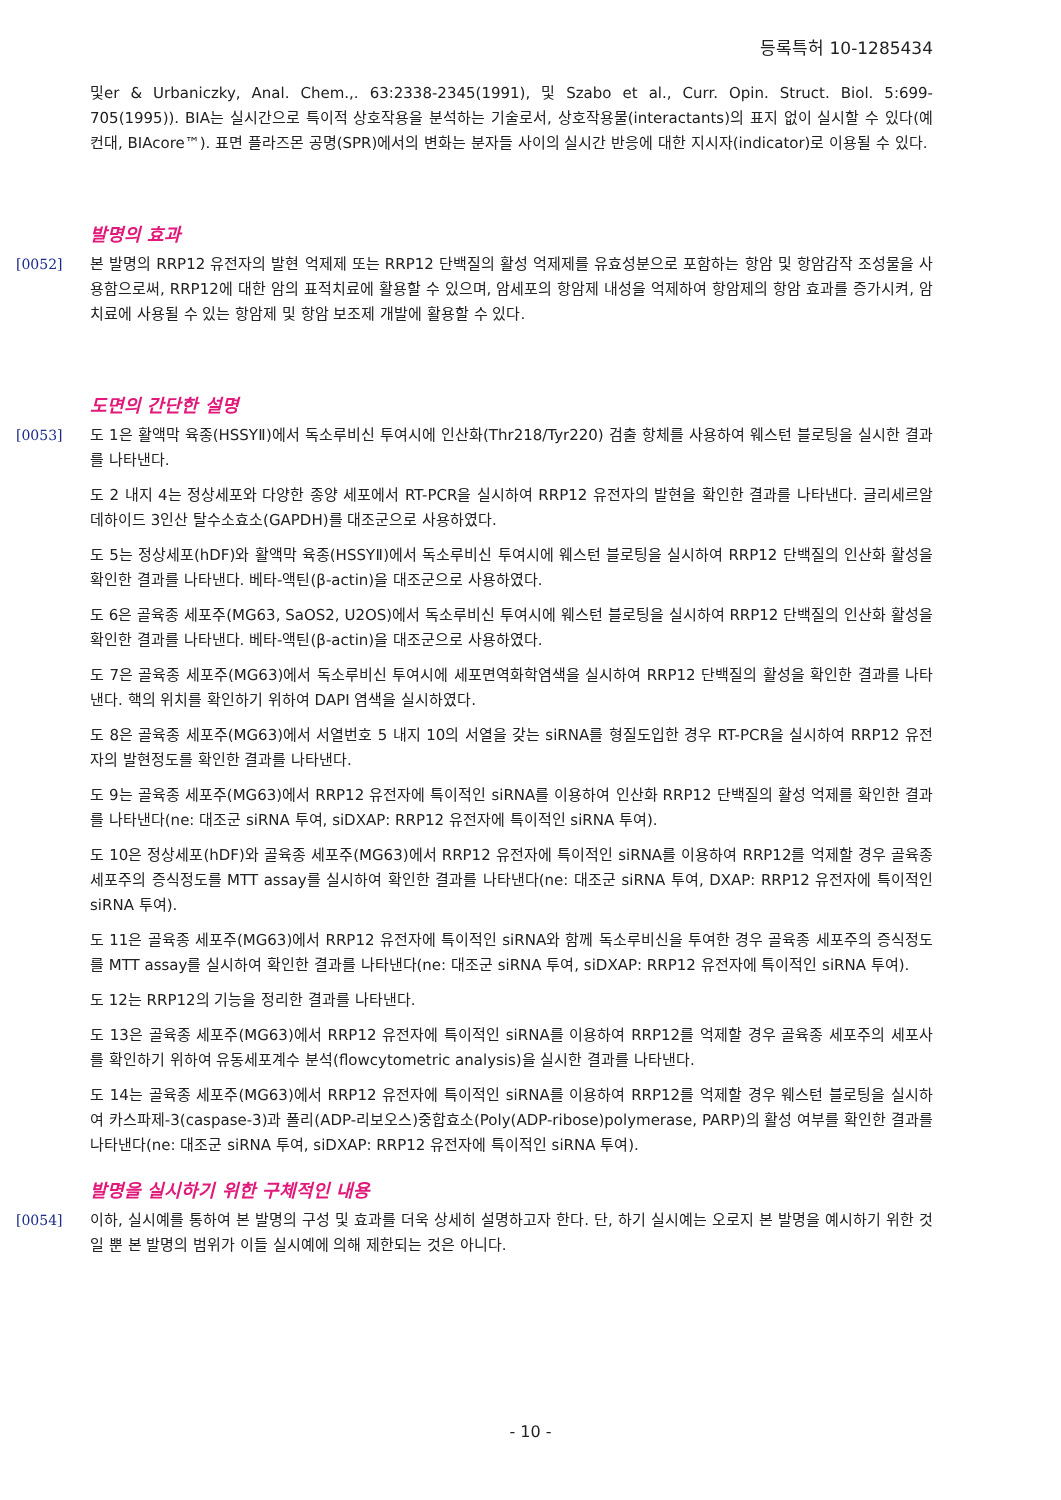등록특허 10-1285434
및er & Urbaniczky, Anal. Chem.,. 63:2338-2345(1991), 및 Szabo et al., Curr. Opin. Struct. Biol. 5:699-705(1995)). BIA는 실시간으로 특이적 상호작용을 분석하는 기술로서, 상호작용물(interactants)의 표지 없이 실시할 수 있다(예컨대, BIAcore™). 표면 플라즈몬 공명(SPR)에서의 변화는 분자들 사이의 실시간 반응에 대한 지시자(indicator)로 이용될 수 있다.
발명의 효과
[0052] 본 발명의 RRP12 유전자의 발현 억제제 또는 RRP12 단백질의 활성 억제제를 유효성분으로 포함하는 항암 및 항암감작 조성물을 사용함으로써, RRP12에 대한 암의 표적치료에 활용할 수 있으며, 암세포의 항암제 내성을 억제하여 항암제의 항암 효과를 증가시켜, 암 치료에 사용될 수 있는 항암제 및 항암 보조제 개발에 활용할 수 있다.
도면의 간단한 설명
[0053] 도 1은 활액막 육종(HSSYⅡ)에서 독소루비신 투여시에 인산화(Thr218/Tyr220) 검출 항체를 사용하여 웨스턴 블로팅을 실시한 결과를 나타낸다.
도 2 내지 4는 정상세포와 다양한 종양 세포에서 RT-PCR을 실시하여 RRP12 유전자의 발현을 확인한 결과를 나타낸다. 글리세르알데하이드 3인산 탈수소효소(GAPDH)를 대조군으로 사용하였다.
도 5는 정상세포(hDF)와 활액막 육종(HSSYⅡ)에서 독소루비신 투여시에 웨스턴 블로팅을 실시하여 RRP12 단백질의 인산화 활성을 확인한 결과를 나타낸다. 베타-액틴(β-actin)을 대조군으로 사용하였다.
도 6은 골육종 세포주(MG63, SaOS2, U2OS)에서 독소루비신 투여시에 웨스턴 블로팅을 실시하여 RRP12 단백질의 인산화 활성을 확인한 결과를 나타낸다. 베타-액틴(β-actin)을 대조군으로 사용하였다.
도 7은 골육종 세포주(MG63)에서 독소루비신 투여시에 세포면역화학염색을 실시하여 RRP12 단백질의 활성을 확인한 결과를 나타낸다. 핵의 위치를 확인하기 위하여 DAPI 염색을 실시하였다.
도 8은 골육종 세포주(MG63)에서 서열번호 5 내지 10의 서열을 갖는 siRNA를 형질도입한 경우 RT-PCR을 실시하여 RRP12 유전자의 발현정도를 확인한 결과를 나타낸다.
도 9는 골육종 세포주(MG63)에서 RRP12 유전자에 특이적인 siRNA를 이용하여 인산화 RRP12 단백질의 활성 억제를 확인한 결과를 나타낸다(ne: 대조군 siRNA 투여, siDXAP: RRP12 유전자에 특이적인 siRNA 투여).
도 10은 정상세포(hDF)와 골육종 세포주(MG63)에서 RRP12 유전자에 특이적인 siRNA를 이용하여 RRP12를 억제할 경우 골육종 세포주의 증식정도를 MTT assay를 실시하여 확인한 결과를 나타낸다(ne: 대조군 siRNA 투여, DXAP: RRP12 유전자에 특이적인 siRNA 투여).
도 11은 골육종 세포주(MG63)에서 RRP12 유전자에 특이적인 siRNA와 함께 독소루비신을 투여한 경우 골육종 세포주의 증식정도를 MTT assay를 실시하여 확인한 결과를 나타낸다(ne: 대조군 siRNA 투여, siDXAP: RRP12 유전자에 특이적인 siRNA 투여).
도 12는 RRP12의 기능을 정리한 결과를 나타낸다.
도 13은 골육종 세포주(MG63)에서 RRP12 유전자에 특이적인 siRNA를 이용하여 RRP12를 억제할 경우 골육종 세포주의 세포사를 확인하기 위하여 유동세포계수 분석(flowcytometric analysis)을 실시한 결과를 나타낸다.
도 14는 골육종 세포주(MG63)에서 RRP12 유전자에 특이적인 siRNA를 이용하여 RRP12를 억제할 경우 웨스턴 블로팅을 실시하여 카스파제-3(caspase-3)과 폴리(ADP-리보오스)중합효소(Poly(ADP-ribose)polymerase, PARP)의 활성 여부를 확인한 결과를 나타낸다(ne: 대조군 siRNA 투여, siDXAP: RRP12 유전자에 특이적인 siRNA 투여).
발명을 실시하기 위한 구체적인 내용
[0054] 이하, 실시예를 통하여 본 발명의 구성 및 효과를 더욱 상세히 설명하고자 한다. 단, 하기 실시예는 오로지 본 발명을 예시하기 위한 것일 뿐 본 발명의 범위가 이들 실시예에 의해 제한되는 것은 아니다.
- 10 -